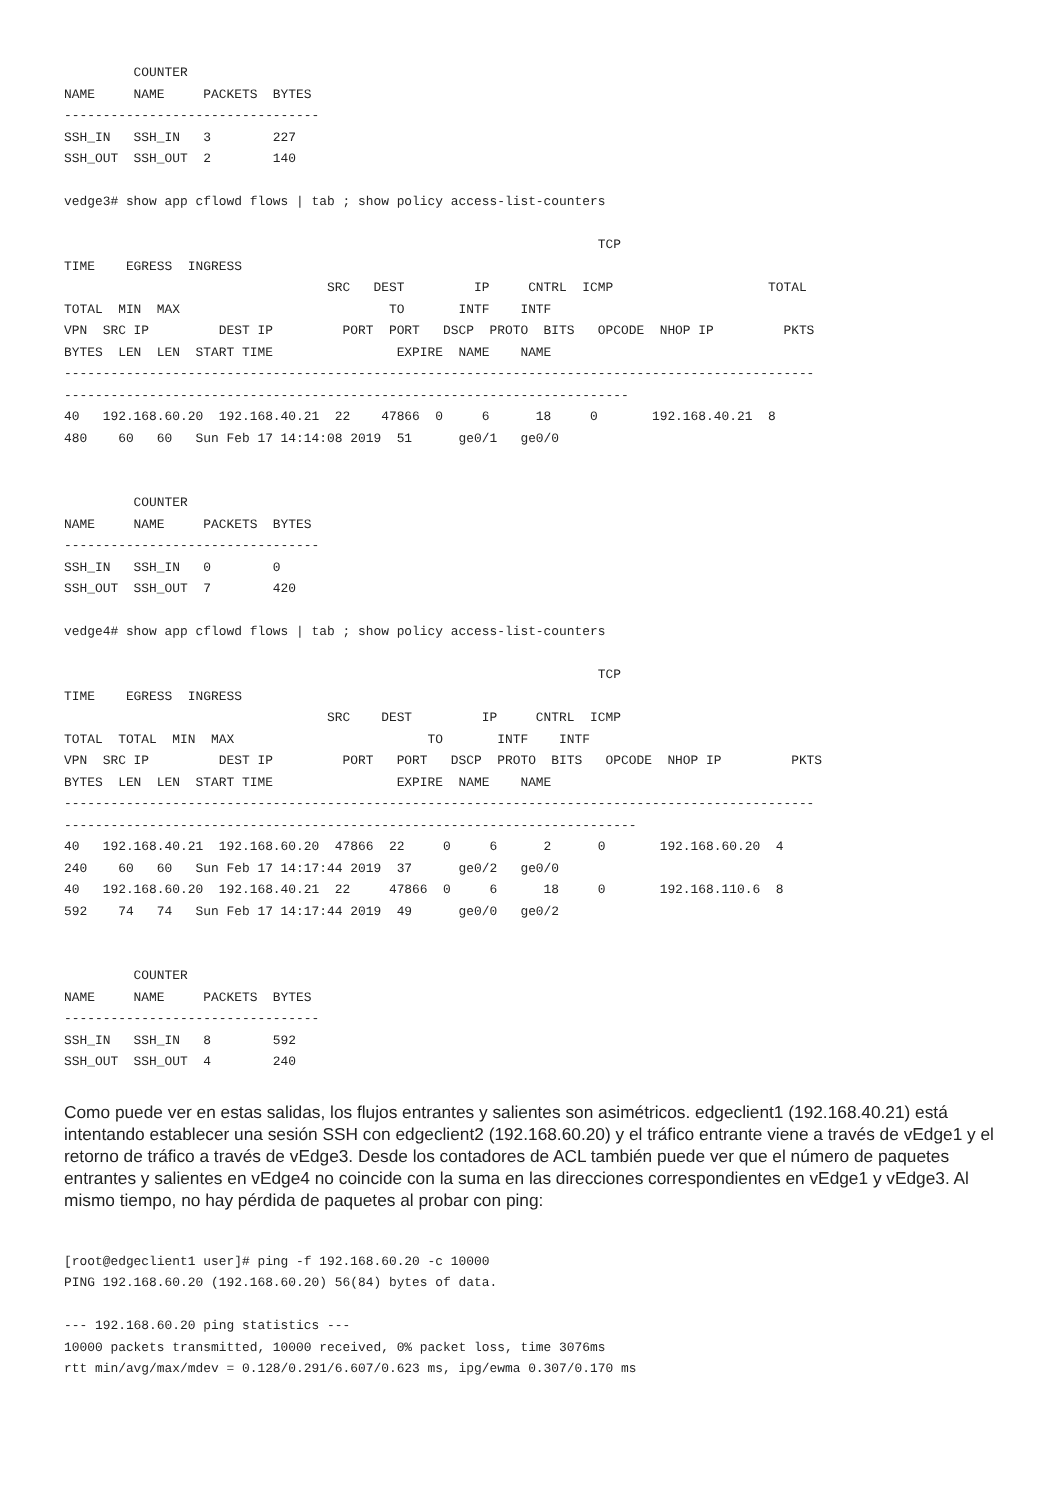COUNTER
NAME     NAME     PACKETS  BYTES
---------------------------------
SSH_IN   SSH_IN   3        227
SSH_OUT  SSH_OUT  2        140

vedge3# show app cflowd flows | tab ; show policy access-list-counters

                                                                     TCP
TIME    EGRESS  INGRESS
                                  SRC   DEST         IP     CNTRL  ICMP                    TOTAL
TOTAL  MIN  MAX                           TO       INTF    INTF
VPN  SRC IP         DEST IP         PORT  PORT   DSCP  PROTO  BITS   OPCODE  NHOP IP         PKTS
BYTES  LEN  LEN  START TIME                EXPIRE  NAME    NAME
-------------------------------------------------------------------------------------------------
-------------------------------------------------------------------------
40   192.168.60.20  192.168.40.21  22    47866  0     6      18     0       192.168.40.21  8
480    60   60   Sun Feb 17 14:14:08 2019  51      ge0/1   ge0/0


         COUNTER
NAME     NAME     PACKETS  BYTES
---------------------------------
SSH_IN   SSH_IN   0        0
SSH_OUT  SSH_OUT  7        420

vedge4# show app cflowd flows | tab ; show policy access-list-counters

                                                                     TCP
TIME    EGRESS  INGRESS
                                  SRC    DEST         IP     CNTRL  ICMP
TOTAL  TOTAL  MIN  MAX                         TO       INTF    INTF
VPN  SRC IP         DEST IP         PORT   PORT   DSCP  PROTO  BITS   OPCODE  NHOP IP         PKTS
BYTES  LEN  LEN  START TIME                EXPIRE  NAME    NAME
-------------------------------------------------------------------------------------------------
--------------------------------------------------------------------------
40   192.168.40.21  192.168.60.20  47866  22     0     6      2      0       192.168.60.20  4
240    60   60   Sun Feb 17 14:17:44 2019  37      ge0/2   ge0/0
40   192.168.60.20  192.168.40.21  22     47866  0     6      18     0       192.168.110.6  8
592    74   74   Sun Feb 17 14:17:44 2019  49      ge0/0   ge0/2


         COUNTER
NAME     NAME     PACKETS  BYTES
---------------------------------
SSH_IN   SSH_IN   8        592
SSH_OUT  SSH_OUT  4        240
Como puede ver en estas salidas, los flujos entrantes y salientes son asimétricos. edgeclient1 (192.168.40.21) está intentando establecer una sesión SSH con edgeclient2 (192.168.60.20) y el tráfico entrante viene a través de vEdge1 y el retorno de tráfico a través de vEdge3. Desde los contadores de ACL también puede ver que el número de paquetes entrantes y salientes en vEdge4 no coincide con la suma en las direcciones correspondientes en vEdge1 y vEdge3. Al mismo tiempo, no hay pérdida de paquetes al probar con ping:
[root@edgeclient1 user]# ping -f 192.168.60.20 -c 10000
PING 192.168.60.20 (192.168.60.20) 56(84) bytes of data.

--- 192.168.60.20 ping statistics ---
10000 packets transmitted, 10000 received, 0% packet loss, time 3076ms
rtt min/avg/max/mdev = 0.128/0.291/6.607/0.623 ms, ipg/ewma 0.307/0.170 ms